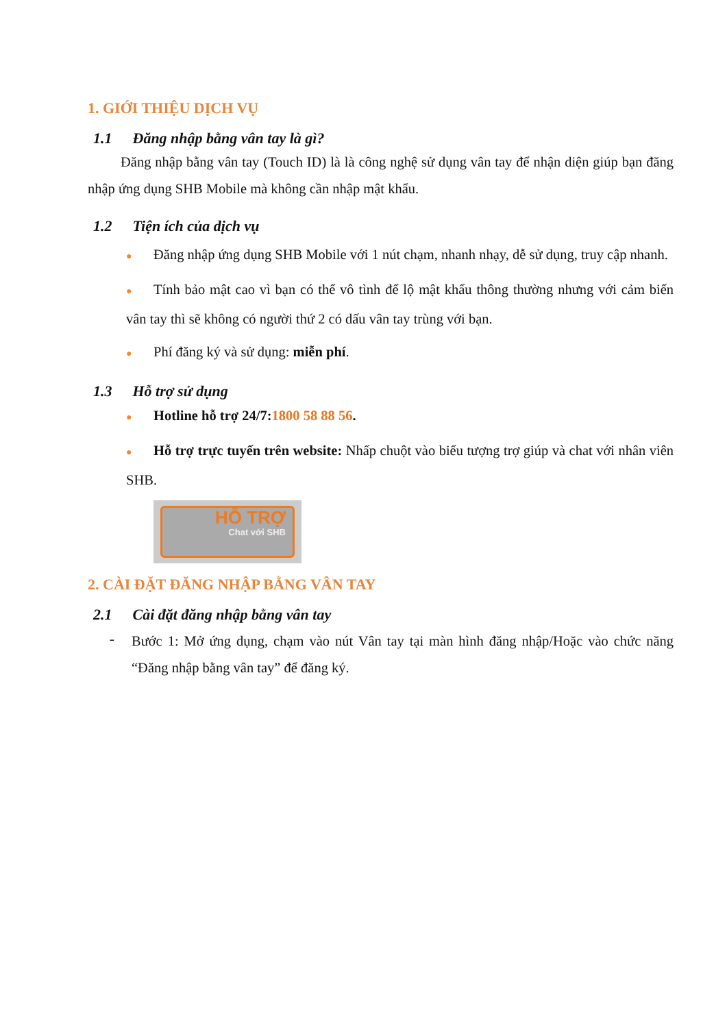1. GIỚI THIỆU DỊCH VỤ
1.1 Đăng nhập bằng vân tay là gì?
Đăng nhập bằng vân tay (Touch ID) là là công nghệ sử dụng vân tay để nhận diện giúp bạn đăng nhập ứng dụng SHB Mobile mà không cần nhập mật khẩu.
1.2 Tiện ích của dịch vụ
● Đăng nhập ứng dụng SHB Mobile với 1 nút chạm, nhanh nhạy, dễ sử dụng, truy cập nhanh.
● Tính bảo mật cao vì bạn có thể vô tình để lộ mật khẩu thông thường nhưng với cảm biến vân tay thì sẽ không có người thứ 2 có dấu vân tay trùng với bạn.
● Phí đăng ký và sử dụng: miễn phí.
1.3 Hỗ trợ sử dụng
● Hotline hỗ trợ 24/7:1800 58 88 56.
● Hỗ trợ trực tuyến trên website: Nhấp chuột vào biểu tượng trợ giúp và chat với nhân viên SHB.
HỖ TRỢ
Chat với SHB
2. CÀI ĐẶT ĐĂNG NHẬP BẰNG VÂN TAY
2.1 Cài đặt đăng nhập bằng vân tay
-
Bước 1: Mở ứng dụng, chạm vào nút Vân tay tại màn hình đăng nhập/Hoặc vào chức năng “Đăng nhập bằng vân tay” để đăng ký.